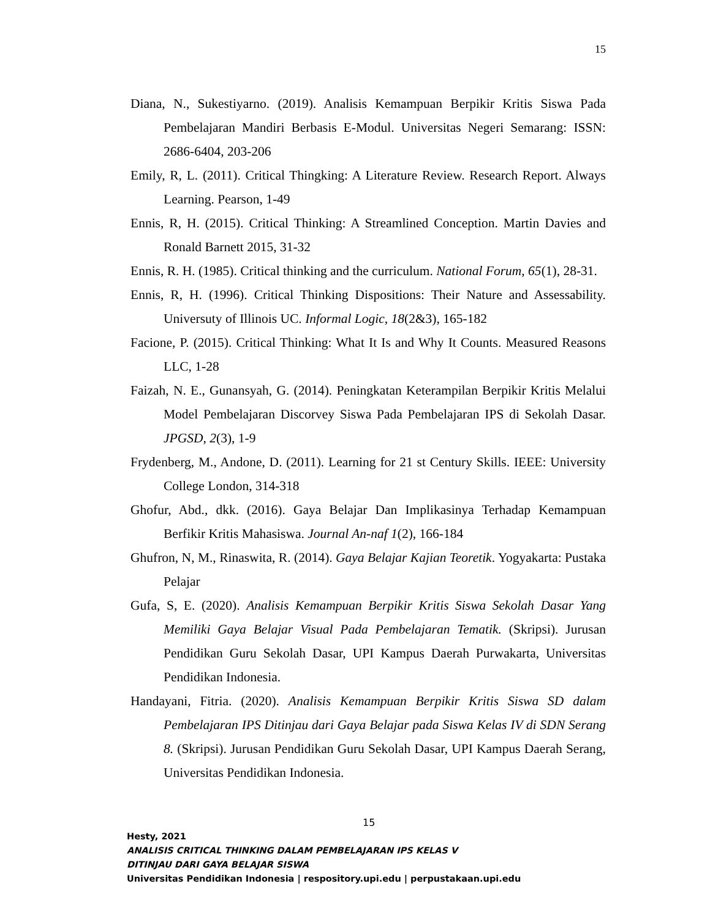15
Diana, N., Sukestiyarno. (2019). Analisis Kemampuan Berpikir Kritis Siswa Pada Pembelajaran Mandiri Berbasis E-Modul. Universitas Negeri Semarang: ISSN: 2686-6404, 203-206
Emily, R, L. (2011). Critical Thingking: A Literature Review. Research Report. Always Learning. Pearson, 1-49
Ennis, R, H. (2015). Critical Thinking: A Streamlined Conception. Martin Davies and Ronald Barnett 2015, 31-32
Ennis, R. H. (1985). Critical thinking and the curriculum. National Forum, 65(1), 28-31.
Ennis, R, H. (1996). Critical Thinking Dispositions: Their Nature and Assessability. Universuty of Illinois UC. Informal Logic, 18(2&3), 165-182
Facione, P. (2015). Critical Thinking: What It Is and Why It Counts. Measured Reasons LLC, 1-28
Faizah, N. E., Gunansyah, G. (2014). Peningkatan Keterampilan Berpikir Kritis Melalui Model Pembelajaran Discorvey Siswa Pada Pembelajaran IPS di Sekolah Dasar. JPGSD, 2(3), 1-9
Frydenberg, M., Andone, D. (2011). Learning for 21 st Century Skills. IEEE: University College London, 314-318
Ghofur, Abd., dkk. (2016). Gaya Belajar Dan Implikasinya Terhadap Kemampuan Berfikir Kritis Mahasiswa. Journal An-naf 1(2), 166-184
Ghufron, N, M., Rinaswita, R. (2014). Gaya Belajar Kajian Teoretik. Yogyakarta: Pustaka Pelajar
Gufa, S, E. (2020). Analisis Kemampuan Berpikir Kritis Siswa Sekolah Dasar Yang Memiliki Gaya Belajar Visual Pada Pembelajaran Tematik. (Skripsi). Jurusan Pendidikan Guru Sekolah Dasar, UPI Kampus Daerah Purwakarta, Universitas Pendidikan Indonesia.
Handayani, Fitria. (2020). Analisis Kemampuan Berpikir Kritis Siswa SD dalam Pembelajaran IPS Ditinjau dari Gaya Belajar pada Siswa Kelas IV di SDN Serang 8. (Skripsi). Jurusan Pendidikan Guru Sekolah Dasar, UPI Kampus Daerah Serang, Universitas Pendidikan Indonesia.
15
Hesty, 2021
ANALISIS CRITICAL THINKING DALAM PEMBELAJARAN IPS KELAS V
DITINJAU DARI GAYA BELAJAR SISWA
Universitas Pendidikan Indonesia | respository.upi.edu | perpustakaan.upi.edu